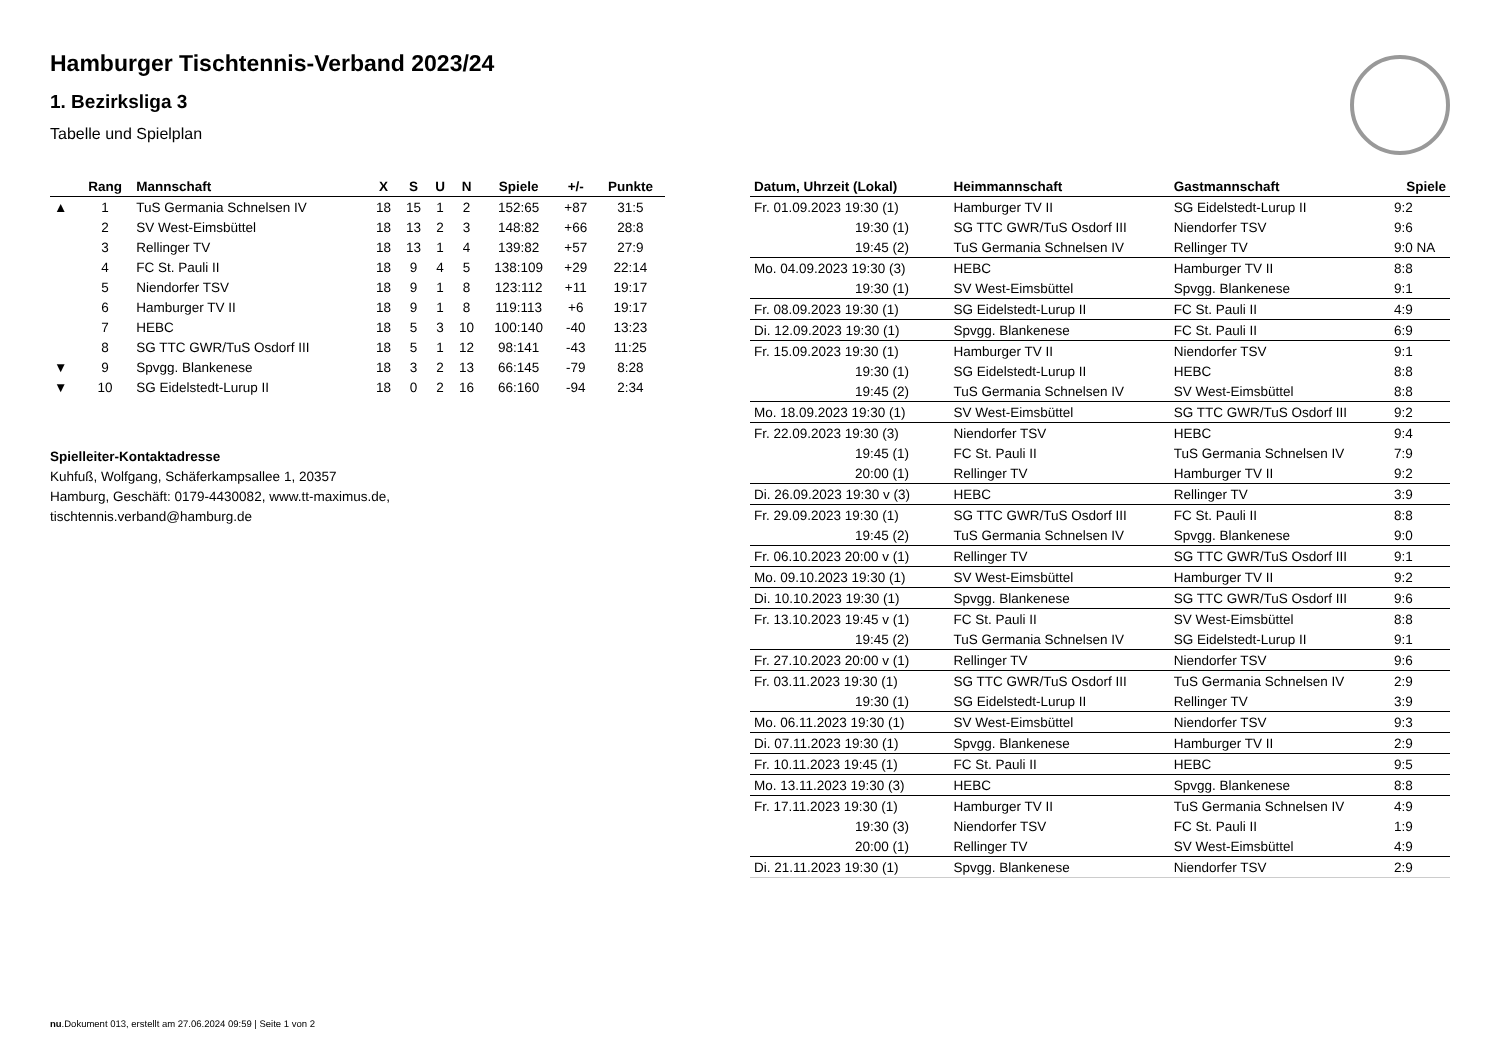Hamburger Tischtennis-Verband 2023/24
1. Bezirksliga 3
Tabelle und Spielplan
| | Rang | Mannschaft | X | S | U | N | Spiele | +/- | Punkte |
| --- | --- | --- | --- | --- | --- | --- | --- | --- | --- |
| ▲ | 1 | TuS Germania Schnelsen IV | 18 | 15 | 1 | 2 | 152:65 | +87 | 31:5 |
| | 2 | SV West-Eimsbüttel | 18 | 13 | 2 | 3 | 148:82 | +66 | 28:8 |
| | 3 | Rellinger TV | 18 | 13 | 1 | 4 | 139:82 | +57 | 27:9 |
| | 4 | FC St. Pauli II | 18 | 9 | 4 | 5 | 138:109 | +29 | 22:14 |
| | 5 | Niendorfer TSV | 18 | 9 | 1 | 8 | 123:112 | +11 | 19:17 |
| | 6 | Hamburger TV II | 18 | 9 | 1 | 8 | 119:113 | +6 | 19:17 |
| | 7 | HEBC | 18 | 5 | 3 | 10 | 100:140 | -40 | 13:23 |
| | 8 | SG TTC GWR/TuS Osdorf III | 18 | 5 | 1 | 12 | 98:141 | -43 | 11:25 |
| ▼ | 9 | Spvgg. Blankenese | 18 | 3 | 2 | 13 | 66:145 | -79 | 8:28 |
| ▼ | 10 | SG Eidelstedt-Lurup II | 18 | 0 | 2 | 16 | 66:160 | -94 | 2:34 |
Spielleiter-Kontaktadresse
Kuhfuß, Wolfgang, Schäferkampsallee 1, 20357
Hamburg, Geschäft: 0179-4430082, www.tt-maximus.de,
tischtennis.verband@hamburg.de
| Datum, Uhrzeit (Lokal) | Heimmannschaft | Gastmannschaft | Spiele |
| --- | --- | --- | --- |
| Fr. 01.09.2023 19:30 (1) | Hamburger TV II | SG Eidelstedt-Lurup II | 9:2 |
| 19:30 (1) | SG TTC GWR/TuS Osdorf III | Niendorfer TSV | 9:6 |
| 19:45 (2) | TuS Germania Schnelsen IV | Rellinger TV | 9:0 NA |
| Mo. 04.09.2023 19:30 (3) | HEBC | Hamburger TV II | 8:8 |
| 19:30 (1) | SV West-Eimsbüttel | Spvgg. Blankenese | 9:1 |
| Fr. 08.09.2023 19:30 (1) | SG Eidelstedt-Lurup II | FC St. Pauli II | 4:9 |
| Di. 12.09.2023 19:30 (1) | Spvgg. Blankenese | FC St. Pauli II | 6:9 |
| Fr. 15.09.2023 19:30 (1) | Hamburger TV II | Niendorfer TSV | 9:1 |
| 19:30 (1) | SG Eidelstedt-Lurup II | HEBC | 8:8 |
| 19:45 (2) | TuS Germania Schnelsen IV | SV West-Eimsbüttel | 8:8 |
| Mo. 18.09.2023 19:30 (1) | SV West-Eimsbüttel | SG TTC GWR/TuS Osdorf III | 9:2 |
| Fr. 22.09.2023 19:30 (3) | Niendorfer TSV | HEBC | 9:4 |
| 19:45 (1) | FC St. Pauli II | TuS Germania Schnelsen IV | 7:9 |
| 20:00 (1) | Rellinger TV | Hamburger TV II | 9:2 |
| Di. 26.09.2023 19:30 v (3) | HEBC | Rellinger TV | 3:9 |
| Fr. 29.09.2023 19:30 (1) | SG TTC GWR/TuS Osdorf III | FC St. Pauli II | 8:8 |
| 19:45 (2) | TuS Germania Schnelsen IV | Spvgg. Blankenese | 9:0 |
| Fr. 06.10.2023 20:00 v (1) | Rellinger TV | SG TTC GWR/TuS Osdorf III | 9:1 |
| Mo. 09.10.2023 19:30 (1) | SV West-Eimsbüttel | Hamburger TV II | 9:2 |
| Di. 10.10.2023 19:30 (1) | Spvgg. Blankenese | SG TTC GWR/TuS Osdorf III | 9:6 |
| Fr. 13.10.2023 19:45 v (1) | FC St. Pauli II | SV West-Eimsbüttel | 8:8 |
| 19:45 (2) | TuS Germania Schnelsen IV | SG Eidelstedt-Lurup II | 9:1 |
| Fr. 27.10.2023 20:00 v (1) | Rellinger TV | Niendorfer TSV | 9:6 |
| Fr. 03.11.2023 19:30 (1) | SG TTC GWR/TuS Osdorf III | TuS Germania Schnelsen IV | 2:9 |
| 19:30 (1) | SG Eidelstedt-Lurup II | Rellinger TV | 3:9 |
| Mo. 06.11.2023 19:30 (1) | SV West-Eimsbüttel | Niendorfer TSV | 9:3 |
| Di. 07.11.2023 19:30 (1) | Spvgg. Blankenese | Hamburger TV II | 2:9 |
| Fr. 10.11.2023 19:45 (1) | FC St. Pauli II | HEBC | 9:5 |
| Mo. 13.11.2023 19:30 (3) | HEBC | Spvgg. Blankenese | 8:8 |
| Fr. 17.11.2023 19:30 (1) | Hamburger TV II | TuS Germania Schnelsen IV | 4:9 |
| 19:30 (3) | Niendorfer TSV | FC St. Pauli II | 1:9 |
| 20:00 (1) | Rellinger TV | SV West-Eimsbüttel | 4:9 |
| Di. 21.11.2023 19:30 (1) | Spvgg. Blankenese | Niendorfer TSV | 2:9 |
nu.Dokument 013, erstellt am 27.06.2024 09:59 | Seite 1 von 2